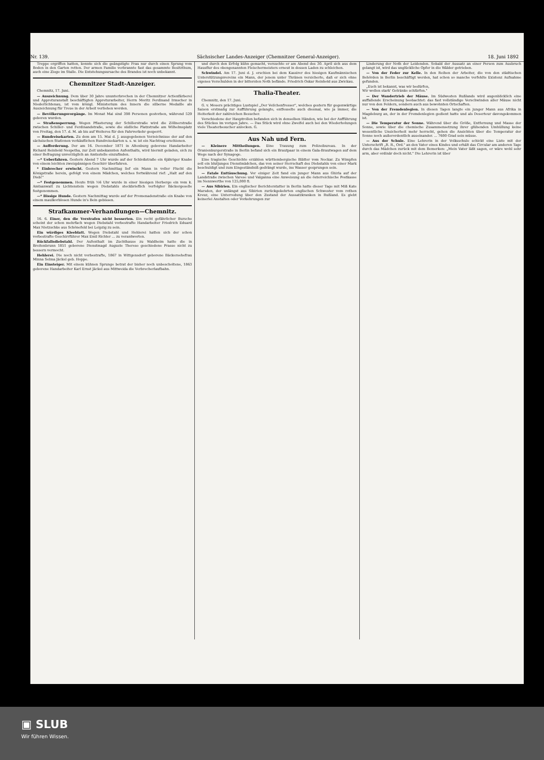Nr. 139. Sächsischer Landes-Anzeiger (Chemnitzer General-Anzeiger). 18. Juni 1892
Treppe ergriffen hatten, konnte sich die geängstigte Frau nur durch einen Sprung vom Boden in den Garten retten. Der armen Familie verbrannte fast das gesammte Besitzthum, auch eine Ziege im Stalle. Die Entstehungsursache des Brandes ist noch unbekannt.
Chemnitzer Stadt-Anzeiger.
Chemnitz, 17. Juni.
— Auszeichnung. Dem über 30 Jahre ununterbrochen in der Chemnitzer Actienfärberei und Appreturanstalt beschäftigten Appreturarbeiter, Herrn Moritz Ferdinand Irmscher in Niederlichtenau, ist vom königl. Ministerium des Innern die silberne Medaille als Auszeichnung für Treue in der Arbeit verliehen worden.
— Bevölkerungsvorgänge. Im Monat Mai sind 398 Personen gestorben, während 529 geboren wurden.
— Straßensperrung. Wegen Pflasterung der Schillerstraße wird die Zöllnerstraße zwischen Schiller- und Ferdinandstraße, sowie die südliche Platzstraße am Wilhelmsplatz von Freitag, den 17. d. M. ab bis auf Weiteres für den Fahrverkehr gesperrt.
— Rundreisekarten. Zu dem am 15. Mai d. J. ausgegebenen Verzeichnisse der auf den sächsischen Stationen verkäuflichen Rundreisekarten u. s. w. ist ein Nachtrag erschienen.
— Aufforderung. Der am 16. December 1871 in Altenburg geborene Handarbeiter Richard Reinhold Nespetha, zur Zeit unbekannten Aufenthalts, wird hiermit geladen, sich zu einer Befragung unverzüglich an Amtsstelle einzufinden.
—* Ueberfahren. Gestern Abend 7 Uhr wurde auf der Schloßstraße ein 6jähriger Knabe von einem leichten zweispännigen Geschirr überfahren.
* Einbrecher erwischt. Gestern Nachmittag lief ein Mann in voller Flucht die Königstraße herein, gefolgt von einem Mädchen, welches fortwährend rief: „Halt auf den Dieb!"
—* Festgenommen. Heute früh ½6 Uhr wurde in einer hiesigen Herberge ein vom k. Amtsanwalt zu Lichtenstein wegen Diebstahls steckbrieflich verfolgter Bäckergeselle festgenommen.
—* Bissige Hunde. Gestern Nachmittag wurde auf der Promenadenstraße ein Knabe von einem maulkorblosen Hunde in's Bein gebissen.
Strafkammer-Verhandlungen—Chemnitz.
16. 6. Einer, den die Vorstrafen nicht besserten. Ein recht gefährlicher Bursche scheint der schon mehrfach wegen Diebstahl vorbestrafte Handarbeiter Friedrich Eduard Max Nietzschke aus Schönefeld bei Leipzig zu sein.
Ein würdiges Kleeblatt. Wegen Diebstahl und Hehlerei hatten sich der schon vorbestrafte Geschirrführer Max Emil Richter ... zu verantworten.
Rückfallsdiebstahl. Der Aufenthalt im Zuchthause zu Waldheim hatte die in Breitenbrunn 1851 geborene Dienstmagd Auguste Therese geschiedene Prasse nicht zu bessern vermocht.
Hehlerei. Die noch nicht vorbestrafte, 1867 in Wittgensdorf geborene Bäckersehefrau Minna Selma Jäckel geb. Hoppe.
Ein Einsteiger. Mit einem kühnen Sprunge betrat der bisher noch unbescholtene, 1863 geborene Handarbeiter Karl Ernst Jäckel aus Mittweida die Verbrecherlaufbahn.
und durch den Erfolg kühn gemacht, versuchte er am Abend des 30. April sich aus dem Hausflur des obengenannten Fleischermeisters erneut in dessen Laden zu schleichen.
Schwindel. Am 17. Juni d. J. erschien bei dem Kassirer des hiesigen Kaufmännischen Unterstützungsvereins ein Mann, der jenem unter Thränen versicherte, daß er sich ohne eigenes Verschulden in der bittersten Noth befände. Friedrich Oskar Reinhold aus Zwickau.
Thalia-Theater.
Chemnitz, den 17. Juni.
G. v. Mosers prächtiges Lustspiel „Der Veilchenfresser", welches gestern für gegenwärtige Saison erstmalig zur Aufführung gelangte, entfesselte auch diesmal, wie ja immer, die Heiterkeit der zahlreichen Besucher.
Verschiedene der Hauptrollen befanden sich in denselben Händen, wie bei der Aufführung des Stückes im vorigen Jahre. — Das Stück wird ohne Zweifel auch bei den Wiederholungen viele Theaterbesucher anlocken. G.
Aus Nah und Fern.
— Kleinere Mittheilungen. Eine Trauung zum Polizeibureau. In der Oranienburgerstraße in Berlin befand sich ein Brautpaar in einem Gala-Brautwagen auf dem Wege nach der Synagoge.
Eine tragische Geschichte erzählen württembergische Blätter vom Neckar. Zu Wimpfen soll ein blutjunges Dienstmädchen, das von seiner Herrschaft des Diebstahls von einer Mark beschuldigt und zum Eingeständniß gedrängt wurde, ins Wasser gesprungen sein.
— Fatale Enttäuschung. Vor einiger Zeit fand ein junger Mann aus Ghirla auf der Landstraße zwischen Varese und Valganna eine Anweisung an die österreichische Postkasse im Nennwerthe von 125,000 fl.
— Aus Sibirien. Ein englischer Berichterstatter in Berlin hatte dieser Tage mit Miß Kate Marsden, der unlängst aus Sibirien zurückgekehrten englischen Schwester vom rothen Kreuz, eine Unterredung über den Zustand der Aussatzkranken in Rußland. Es giebt keinerlei Anstalten oder Vorkehrungen zur
Linderung der Noth der Leidenden. Sobald der Aussatz an einer Person zum Ausbruch gelangt ist, wird das unglückliche Opfer in die Wälder getrieben.
— Von der Feder zur Kelle. In den Reihen der Arbeiter, die von den städtischen Behörden in Berlin beschäftigt werden, hat schon so manche verfehlte Existenz Aufnahme gefunden.
„Euch ist bekannt, was wir bedürfen,
Wir wollen stark' Getränke schlürfen."
— Der Wandertrieb der Mäuse. Im Südwesten Rußlands wird augenblicklich eine auffallende Erscheinung beobachtet: das fast vollständige Verschwinden aller Mäuse nicht nur von den Feldern, sondern auch aus bewohnten Ortschaften.
— Von der Fremdenlegion. In diesen Tagen langte ein junger Mann aus Afrika in Magdeburg an, der in der Fremdenlegion gedient hatte und als Deserteur davongekommen ist.
— Die Temperatur der Sonne. Während über die Größe, Entfernung und Masse der Sonne, sowie über die chemische Zusammensetzung ihrer glühenden Umhüllung keine wesentliche Unsicherheit mehr herrscht, gehen die Ansichten über die Temperatur der Sonne noch außerordentlich auseinander. ... 7600 Grad sein müsse.
— Aus der Schule. Eine Lehrerin in der Volksschule schickt eine Liste mit der Unterschrift „R. R., Ord." an den Vater eines Kindes und erhält das Circular am anderen Tage durch das Mädchen zurück mit dem Bemerken: „Mein Vater läßt sagen, er wäre wohl sehr arm, aber ordinär doch nicht." Die Lehrerin ist über
▣ SLUB
Wir führen Wissen.